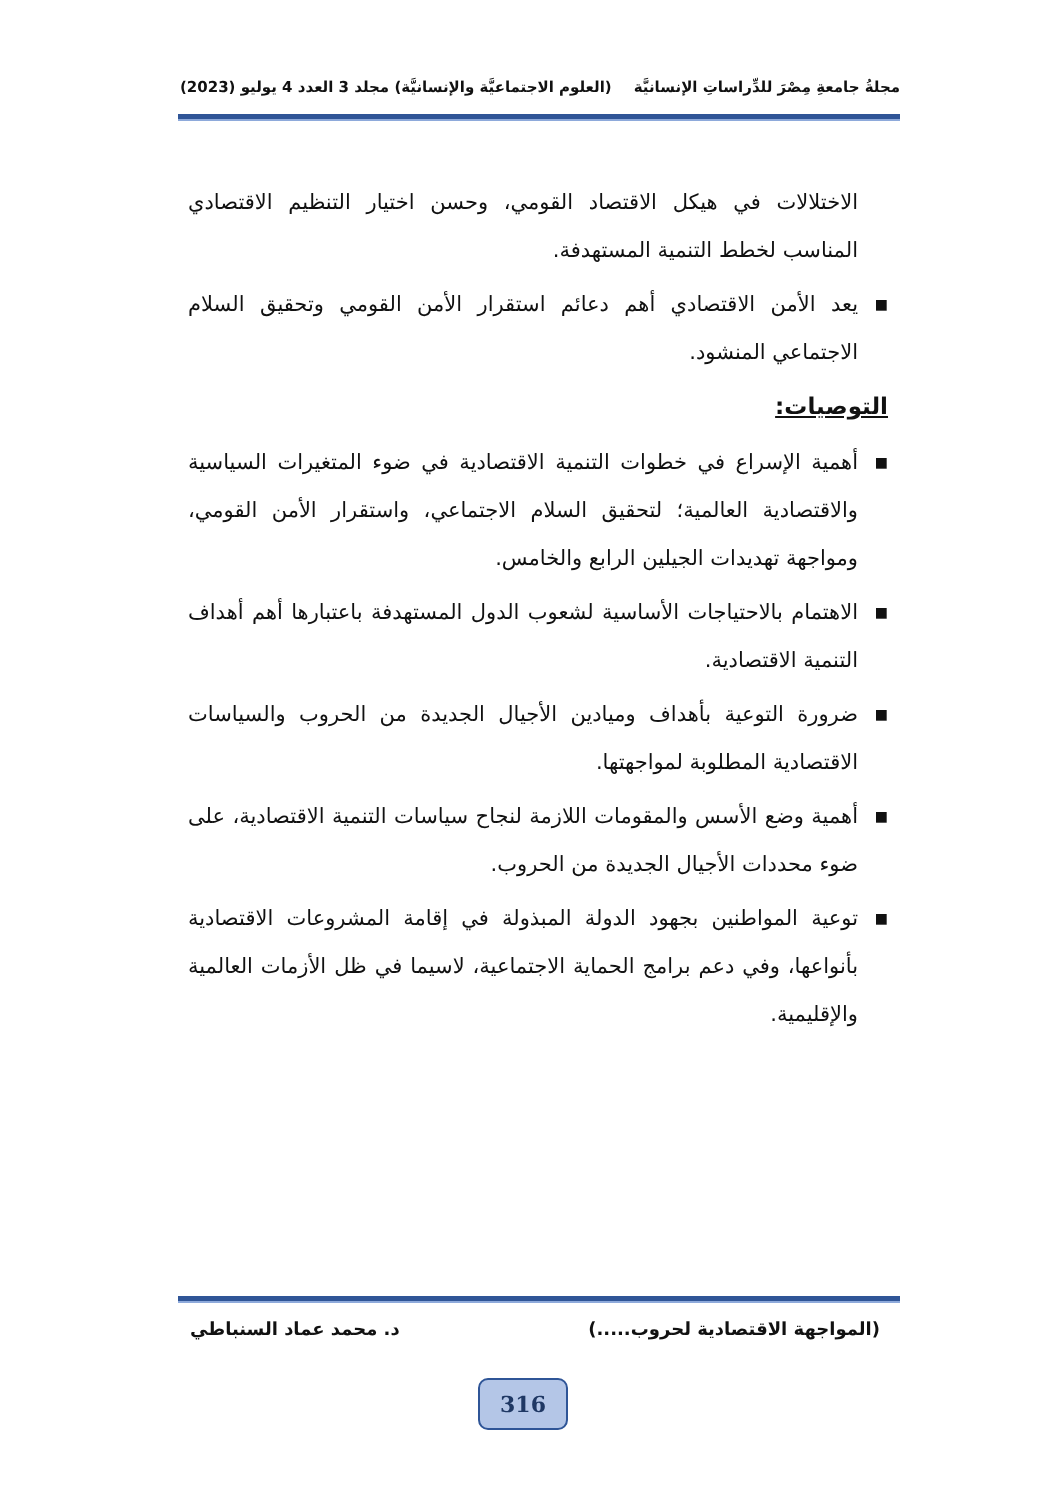مجلةُ جامعةِ مِصْرَ للدِّراساتِ الإنسانيَّة (العلوم الاجتماعيَّة والإنسانيَّة) مجلد 3 العدد 4 يوليو (2023)
الاختلالات في هيكل الاقتصاد القومي، وحسن اختيار التنظيم الاقتصادي المناسب لخطط التنمية المستهدفة.
■ يعد الأمن الاقتصادي أهم دعائم استقرار الأمن القومي وتحقيق السلام الاجتماعي المنشود.
التوصيات:
■ أهمية الإسراع في خطوات التنمية الاقتصادية في ضوء المتغيرات السياسية والاقتصادية العالمية؛ لتحقيق السلام الاجتماعي، واستقرار الأمن القومي، ومواجهة تهديدات الجيلين الرابع والخامس.
■ الاهتمام بالاحتياجات الأساسية لشعوب الدول المستهدفة باعتبارها أهم أهداف التنمية الاقتصادية.
■ ضرورة التوعية بأهداف وميادين الأجيال الجديدة من الحروب والسياسات الاقتصادية المطلوبة لمواجهتها.
■ أهمية وضع الأسس والمقومات اللازمة لنجاح سياسات التنمية الاقتصادية، على ضوء محددات الأجيال الجديدة من الحروب.
■ توعية المواطنين بجهود الدولة المبذولة في إقامة المشروعات الاقتصادية بأنواعها، وفي دعم برامج الحماية الاجتماعية، لاسيما في ظل الأزمات العالمية والإقليمية.
(المواجهة الاقتصادية لحروب.....) د. محمد عماد السنباطي
316